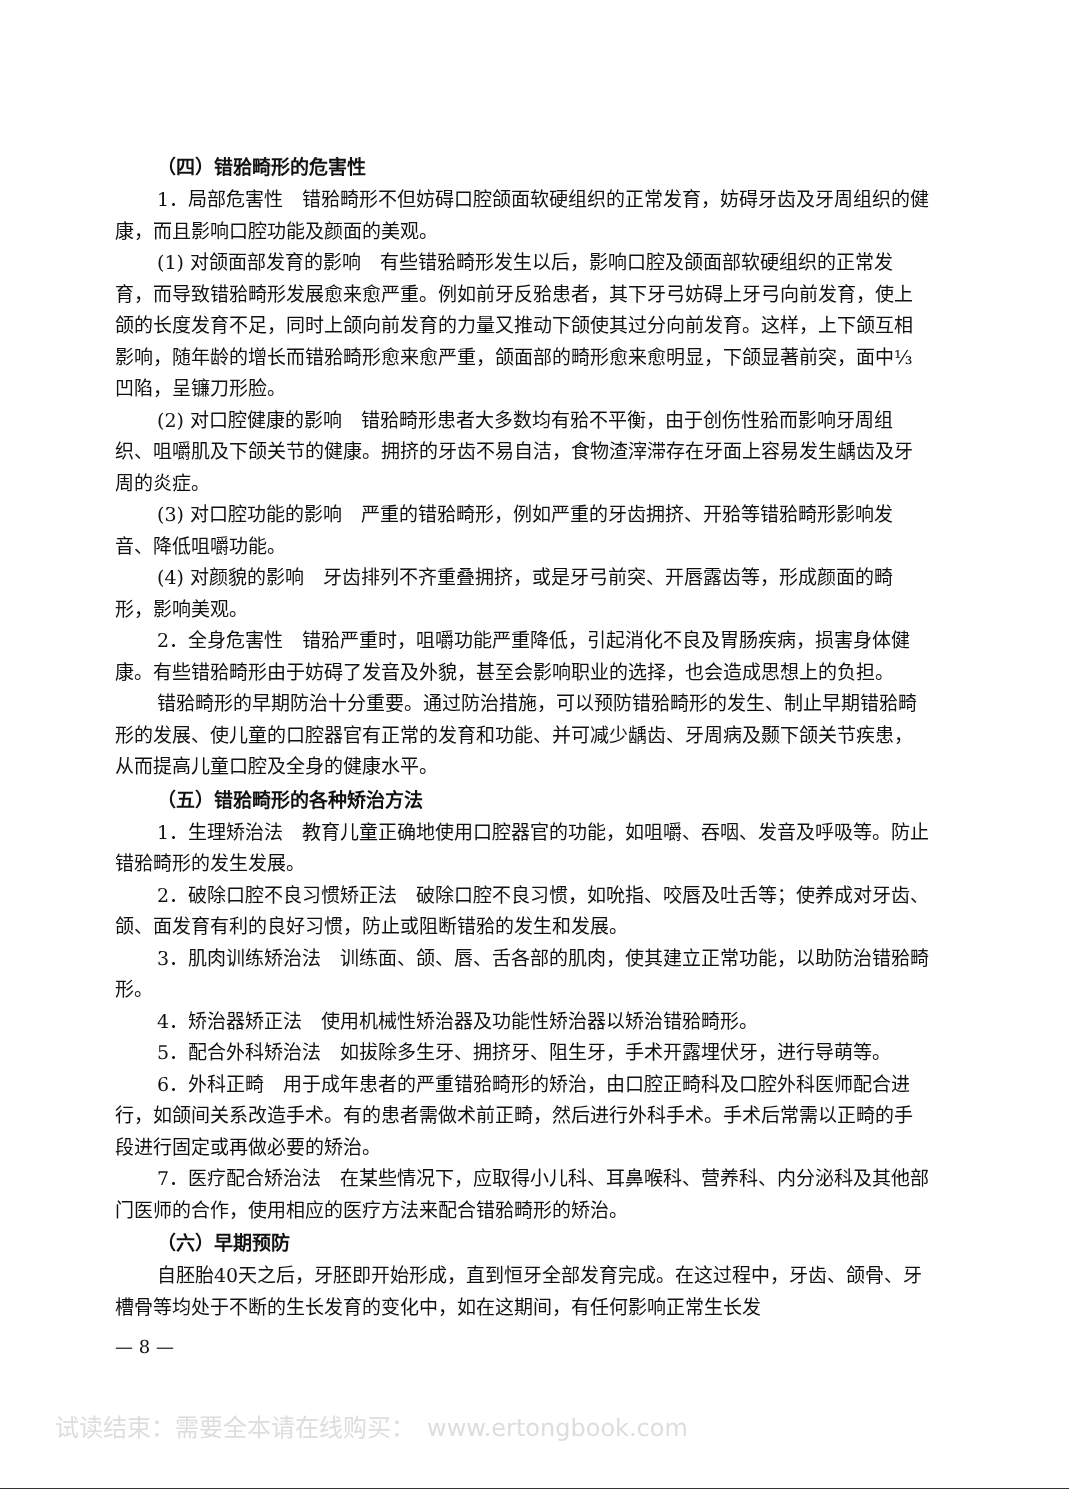（四）错𬌗畸形的危害性
1．局部危害性　错𬌗畸形不但妨碍口腔颌面软硬组织的正常发育，妨碍牙齿及牙周组织的健康，而且影响口腔功能及颜面的美观。
(1) 对颌面部发育的影响　有些错𬌗畸形发生以后，影响口腔及颌面部软硬组织的正常发育，而导致错𬌗畸形发展愈来愈严重。例如前牙反𬌗患者，其下牙弓妨碍上牙弓向前发育，使上颌的长度发育不足，同时上颌向前发育的力量又推动下颌使其过分向前发育。这样，上下颌互相影响，随年龄的增长而错𬌗畸形愈来愈严重，颌面部的畸形愈来愈明显，下颌显著前突，面中⅓凹陷，呈镰刀形脸。
(2) 对口腔健康的影响　错𬌗畸形患者大多数均有𬌗不平衡，由于创伤性𬌗而影响牙周组织、咀嚼肌及下颌关节的健康。拥挤的牙齿不易自洁，食物渣滓滞存在牙面上容易发生龋齿及牙周的炎症。
(3) 对口腔功能的影响　严重的错𬌗畸形，例如严重的牙齿拥挤、开𬌗等错𬌗畸形影响发音、降低咀嚼功能。
(4) 对颜貌的影响　牙齿排列不齐重叠拥挤，或是牙弓前突、开唇露齿等，形成颜面的畸形，影响美观。
2．全身危害性　错𬌗严重时，咀嚼功能严重降低，引起消化不良及胃肠疾病，损害身体健康。有些错𬌗畸形由于妨碍了发音及外貌，甚至会影响职业的选择，也会造成思想上的负担。
错𬌗畸形的早期防治十分重要。通过防治措施，可以预防错𬌗畸形的发生、制止早期错𬌗畸形的发展、使儿童的口腔器官有正常的发育和功能、并可减少龋齿、牙周病及颞下颌关节疾患，从而提高儿童口腔及全身的健康水平。
（五）错𬌗畸形的各种矫治方法
1．生理矫治法　教育儿童正确地使用口腔器官的功能，如咀嚼、吞咽、发音及呼吸等。防止错𬌗畸形的发生发展。
2．破除口腔不良习惯矫正法　破除口腔不良习惯，如吮指、咬唇及吐舌等；使养成对牙齿、颌、面发育有利的良好习惯，防止或阻断错𬌗的发生和发展。
3．肌肉训练矫治法　训练面、颌、唇、舌各部的肌肉，使其建立正常功能，以助防治错𬌗畸形。
4．矫治器矫正法　使用机械性矫治器及功能性矫治器以矫治错𬌗畸形。
5．配合外科矫治法　如拔除多生牙、拥挤牙、阻生牙，手术开露埋伏牙，进行导萌等。
6．外科正畸　用于成年患者的严重错𬌗畸形的矫治，由口腔正畸科及口腔外科医师配合进行，如颌间关系改造手术。有的患者需做术前正畸，然后进行外科手术。手术后常需以正畸的手段进行固定或再做必要的矫治。
7．医疗配合矫治法　在某些情况下，应取得小儿科、耳鼻喉科、营养科、内分泌科及其他部门医师的合作，使用相应的医疗方法来配合错𬌗畸形的矫治。
（六）早期预防
自胚胎40天之后，牙胚即开始形成，直到恒牙全部发育完成。在这过程中，牙齿、颌骨、牙槽骨等均处于不断的生长发育的变化中，如在这期间，有任何影响正常生长发
— 8 —
试读结束：需要全本请在线购买：　www.ertongbook.com